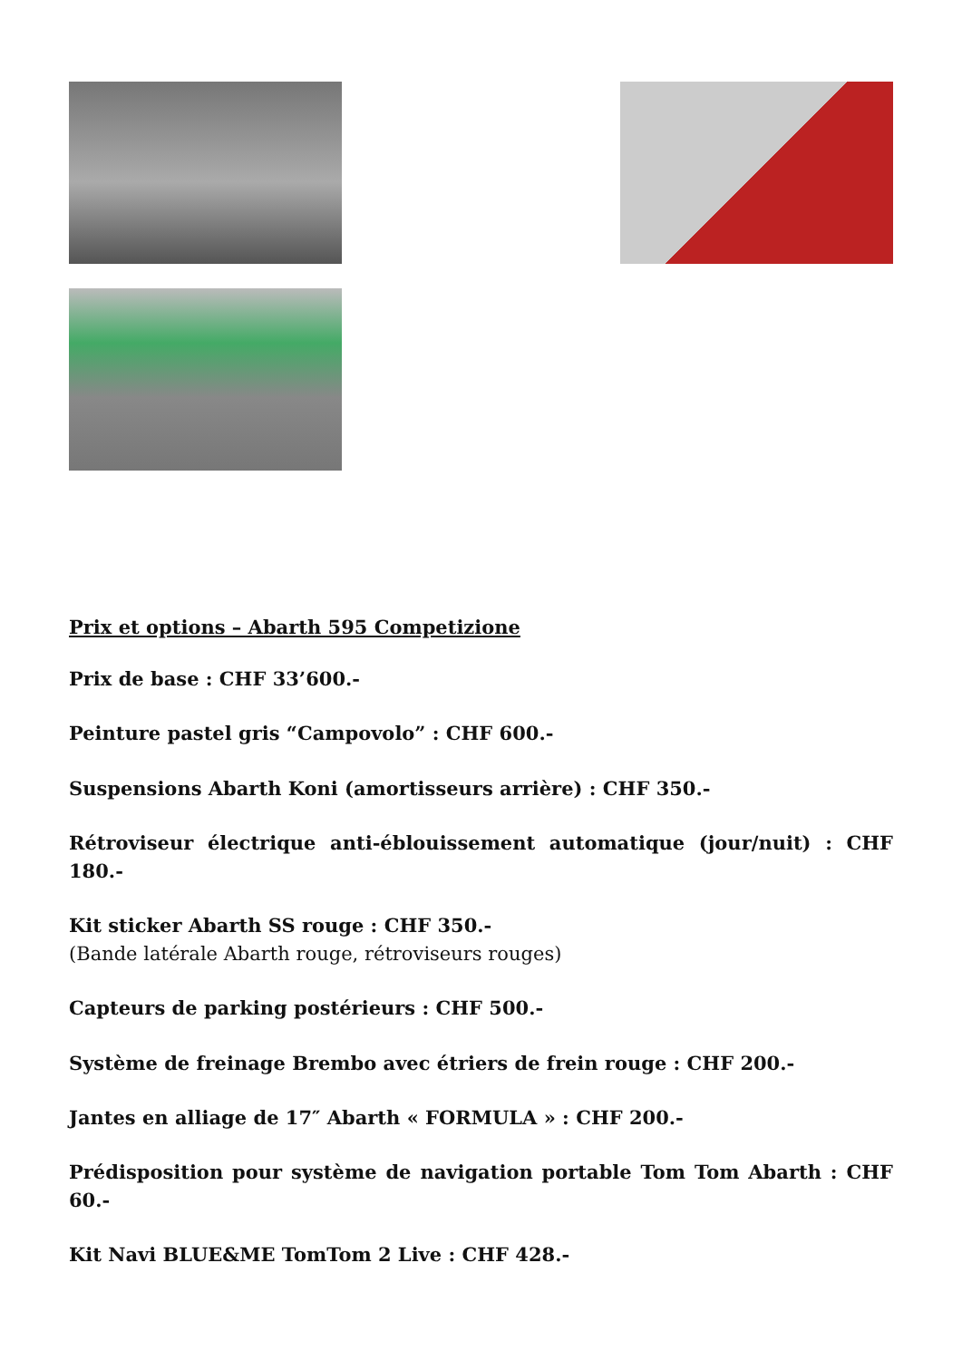Prix et options – Abarth 595 Competizione
Prix de base : CHF 33’600.-
Peinture pastel gris “Campovolo” : CHF 600.-
Suspensions Abarth Koni (amortisseurs arrière) : CHF 350.-
Rétroviseur électrique anti-éblouissement automatique (jour/nuit) : CHF 180.-
Kit sticker Abarth SS rouge : CHF 350.-
(Bande latérale Abarth rouge, rétroviseurs rouges)
Capteurs de parking postérieurs : CHF 500.-
Système de freinage Brembo avec étriers de frein rouge : CHF 200.-
Jantes en alliage de 17″ Abarth « FORMULA » : CHF 200.-
Prédisposition pour système de navigation portable Tom Tom Abarth : CHF 60.-
Kit Navi BLUE&ME TomTom 2 Live : CHF 428.-